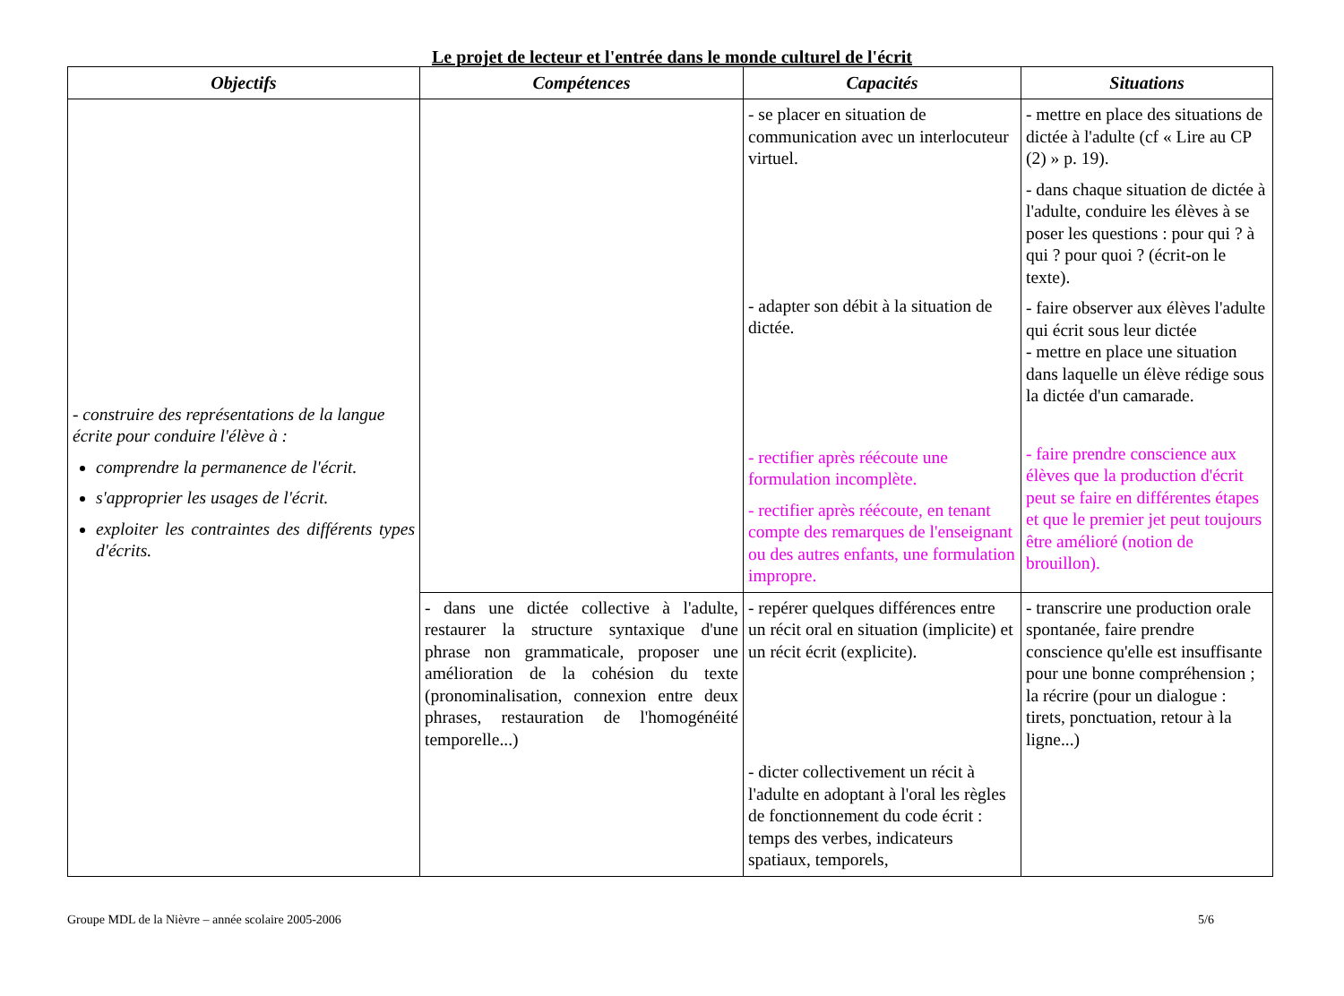Le projet de lecteur et l'entrée dans le monde culturel de l'écrit
| Objectifs | Compétences | Capacités | Situations |
| --- | --- | --- | --- |
| - construire des représentations de la langue écrite pour conduire l'élève à : comprendre la permanence de l'écrit. s'approprier les usages de l'écrit. exploiter les contraintes des différents types d'écrits. | | - se placer en situation de communication avec un interlocuteur virtuel. - adapter son débit à la situation de dictée. - rectifier après réécoute une formulation incomplète. - rectifier après réécoute, en tenant compte des remarques de l'enseignant ou des autres enfants, une formulation impropre. | - mettre en place des situations de dictée à l'adulte (cf « Lire au CP (2) » p. 19). - dans chaque situation de dictée à l'adulte, conduire les élèves à se poser les questions : pour qui ? à qui ? pour quoi ? (écrit-on le texte). - faire observer aux élèves l'adulte qui écrit sous leur dictée - mettre en place une situation dans laquelle un élève rédige sous la dictée d'un camarade. - faire prendre conscience aux élèves que la production d'écrit peut se faire en différentes étapes et que le premier jet peut toujours être amélioré (notion de brouillon). |
| | - dans une dictée collective à l'adulte, restaurer la structure syntaxique d'une phrase non grammaticale, proposer une amélioration de la cohésion du texte (pronominalisation, connexion entre deux phrases, restauration de l'homogénéité temporelle...) | - repérer quelques différences entre un récit oral en situation (implicite) et un récit écrit (explicite). - dicter collectivement un récit à l'adulte en adoptant à l'oral les règles de fonctionnement du code écrit : temps des verbes, indicateurs spatiaux, temporels, | - transcrire une production orale spontanée, faire prendre conscience qu'elle est insuffisante pour une bonne compréhension ; la récrire (pour un dialogue : tirets, ponctuation, retour à la ligne...) |
Groupe MDL de la Nièvre – année scolaire 2005-2006 5/6